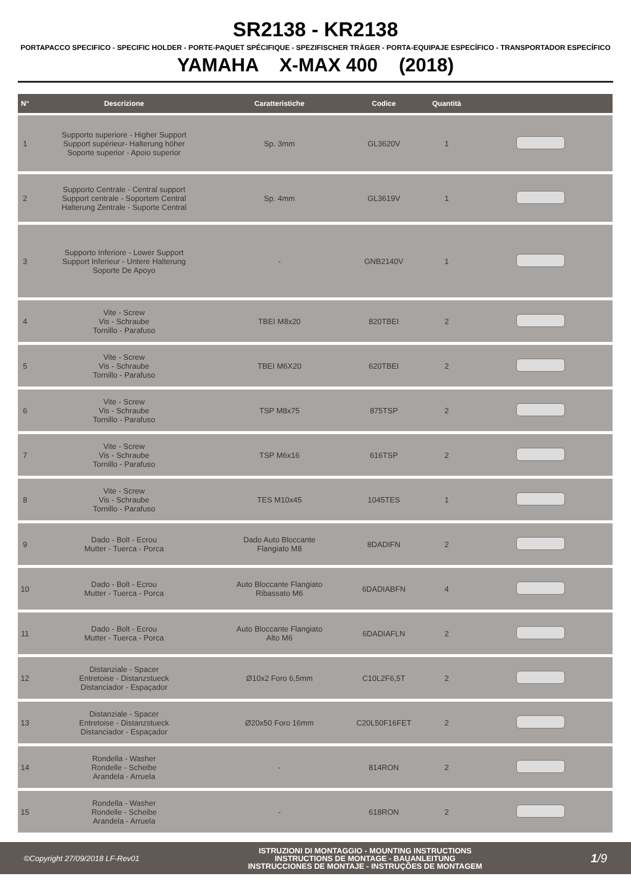SR2138 - KR2138
PORTAPACCO SPECIFICO - SPECIFIC HOLDER - PORTE-PAQUET SPÉCIFIQUE - SPEZIFISCHER TRÄGER - PORTA-EQUIPAJE ESPECÍFICO - TRANSPORTADOR ESPECÍFICO
YAMAHA X-MAX 400 (2018)
| N° | Descrizione | Caratteristiche | Codice | Quantità | |
| --- | --- | --- | --- | --- | --- |
| 1 | Supporto superiore - Higher Support Support supérieur- Halterung höher Soporte superior - Apoio superior | Sp. 3mm | GL3620V | 1 | |
| 2 | Supporto Centrale - Central support Support centrale - Soportem Central Halterung Zentrale - Suporte Central | Sp. 4mm | GL3619V | 1 | |
| 3 | Supporto Inferiore - Lower Support Support Inferieur - Untere Halterung Soporte De Apoyo | - | GNB2140V | 1 | |
| 4 | Vite - Screw Vis - Schraube Tornillo - Parafuso | TBEI M8x20 | 820TBEI | 2 | |
| 5 | Vite - Screw Vis - Schraube Tornillo - Parafuso | TBEI M6X20 | 620TBEI | 2 | |
| 6 | Vite - Screw Vis - Schraube Tornillo - Parafuso | TSP M8x75 | 875TSP | 2 | |
| 7 | Vite - Screw Vis - Schraube Tornillo - Parafuso | TSP M6x16 | 616TSP | 2 | |
| 8 | Vite - Screw Vis - Schraube Tornillo - Parafuso | TES M10x45 | 1045TES | 1 | |
| 9 | Dado - Bolt - Ecrou Mutter - Tuerca - Porca | Dado Auto Bloccante Flangiato M8 | 8DADIFN | 2 | |
| 10 | Dado - Bolt - Ecrou Mutter - Tuerca - Porca | Auto Bloccante Flangiato Ribassato M6 | 6DADIABFN | 4 | |
| 11 | Dado - Bolt - Ecrou Mutter - Tuerca - Porca | Auto Bloccante Flangiato Alto M6 | 6DADIAFLN | 2 | |
| 12 | Distanziale - Spacer Entretoise - Distanzstueck Distanciador - Espaçador | Ø10x2 Foro 6,5mm | C10L2F6,5T | 2 | |
| 13 | Distanziale - Spacer Entretoise - Distanzstueck Distanciador - Espaçador | Ø20x50 Foro 16mm | C20L50F16FET | 2 | |
| 14 | Rondella - Washer Rondelle - Scheibe Arandela - Arruela | - | 814RON | 2 | |
| 15 | Rondella - Washer Rondelle - Scheibe Arandela - Arruela | - | 618RON | 2 | |
©Copyright 27/09/2018 LF-Rev01
ISTRUZIONI DI MONTAGGIO - MOUNTING INSTRUCTIONS
INSTRUCTIONS DE MONTAGE - BAUANLEITUNG
INSTRUCCIONES DE MONTAJE - INSTRUÇÕES DE MONTAGEM
1/9